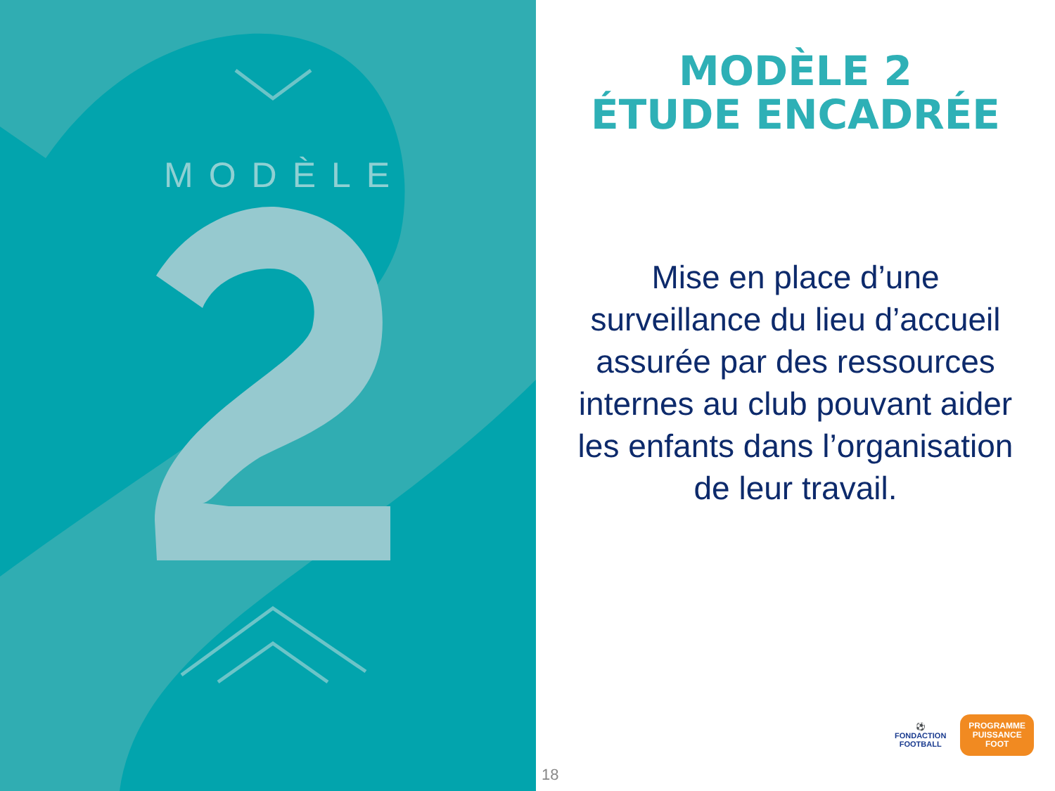MODÈLE
MODÈLE 2
ÉTUDE ENCADRÉE
Mise en place d’une surveillance du lieu d’accueil assurée par des ressources internes au club pouvant aider les enfants dans l’organisation de leur travail.
18
⚽
FONDACTION
FOOTBALL
PROGRAMME
PUISSANCE
FOOT